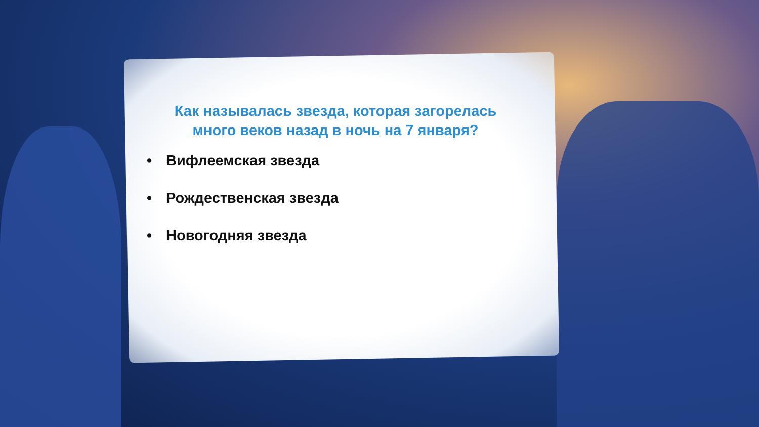Как называлась звезда, которая загорелась много веков назад в ночь на 7 января?
• Вифлеемская звезда
• Рождественская звезда
• Новогодняя звезда